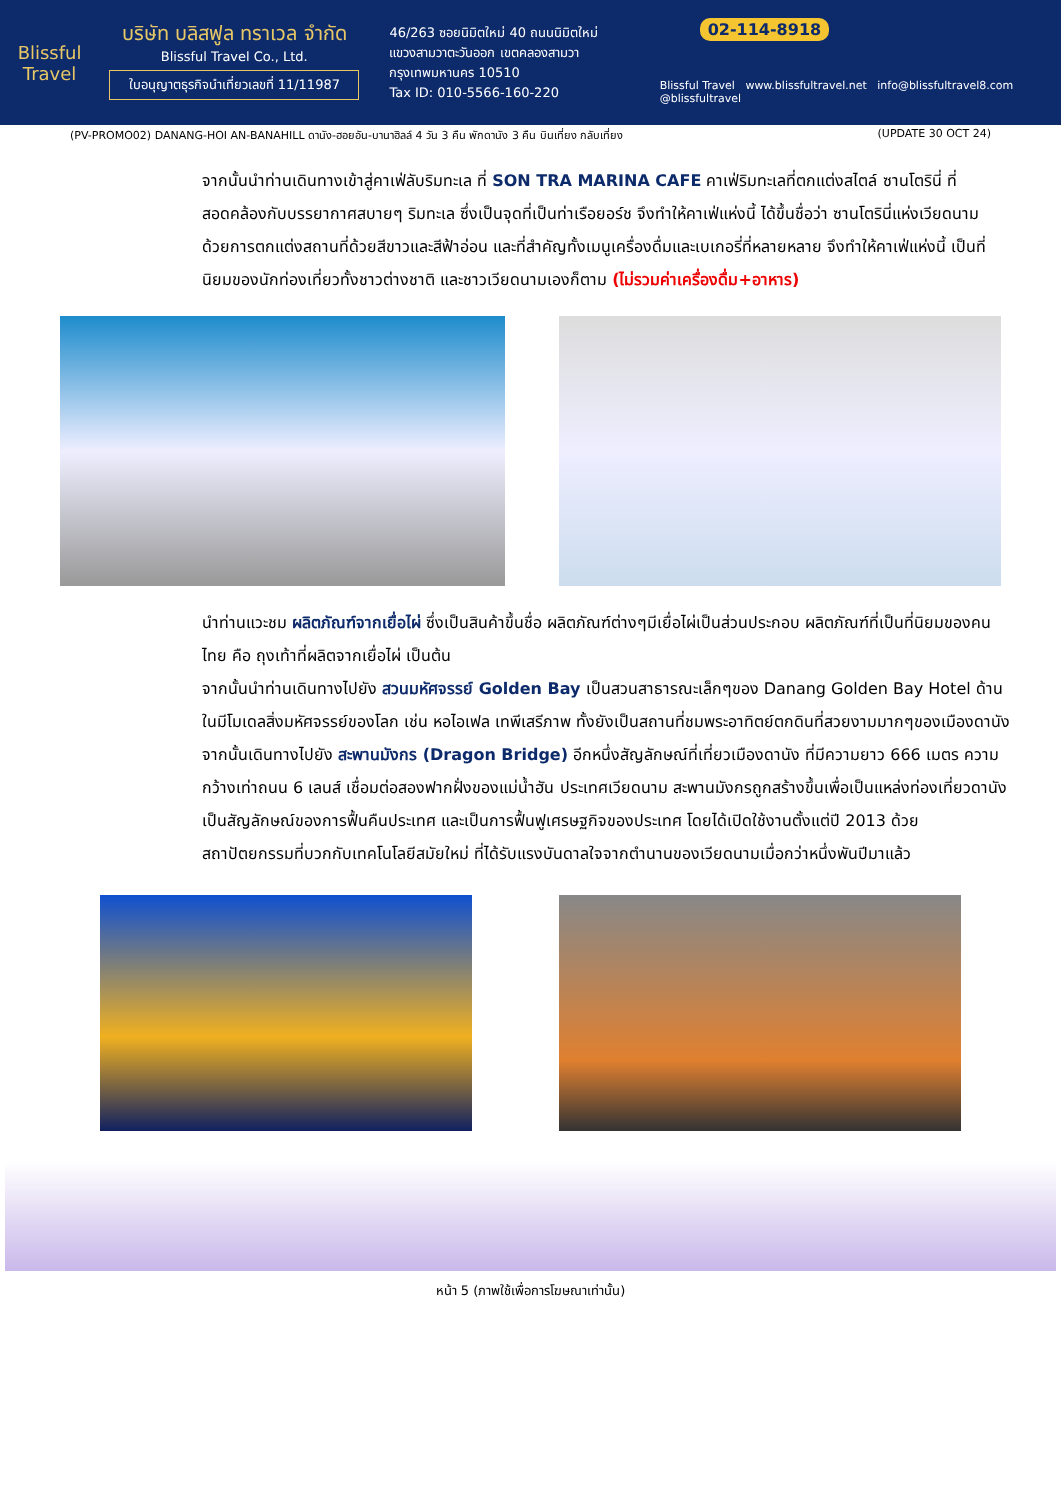Blissful Travel
บริษัท บลิสฟูล ทราเวล จำกัด
Blissful Travel Co., Ltd.
ใบอนุญาตธุรกิจนำเที่ยวเลขที่ 11/11987
46/263 ซอยนิมิตใหม่ 40 ถนนนิมิตใหม่
แขวงสามวาตะวันออก เขตคลองสามวา
กรุงเทพมหานคร 10510
Tax ID: 010-5566-160-220
02-114-8918
Blissful Travel www.blissfultravel.net info@blissfultravel8.com @blissfultravel
(PV-PROMO02) DANANG-HOI AN-BANAHILL ดานัง-ฮอยอัน-บานาฮิลล์ 4 วัน 3 คืน พักดานัง 3 คืน บินเที่ยง กลับเที่ยง (UPDATE 30 OCT 24)
จากนั้นนำท่านเดินทางเข้าสู่คาเฟ่ลับริมทะเล ที่ SON TRA MARINA CAFE คาเฟ่ริมทะเลที่ตกแต่งสไตล์ ซานโตรินี่ ที่สอดคล้องกับบรรยากาศสบายๆ ริมทะเล ซึ่งเป็นจุดที่เป็นท่าเรือยอร์ช จึงทำให้คาเฟ่แห่งนี้ ได้ขึ้นชื่อว่า ซานโตรินี่แห่งเวียดนาม ด้วยการตกแต่งสถานที่ด้วยสีขาวและสีฟ้าอ่อน และที่สำคัญทั้งเมนูเครื่องดื่มและเบเกอรี่ที่หลายหลาย จึงทำให้คาเฟ่แห่งนี้ เป็นที่นิยมของนักท่องเที่ยวทั้งชาวต่างชาติ และชาวเวียดนามเองก็ตาม (ไม่รวมค่าเครื่องดื่ม+อาหาร)
นำท่านแวะชม ผลิตภัณฑ์จากเยื่อไผ่ ซึ่งเป็นสินค้าขึ้นชื่อ ผลิตภัณฑ์ต่างๆมีเยื่อไผ่เป็นส่วนประกอบ ผลิตภัณฑ์ที่เป็นที่นิยมของคนไทย คือ ถุงเท้าที่ผลิตจากเยื่อไผ่ เป็นต้น
จากนั้นนำท่านเดินทางไปยัง สวนมหัศจรรย์ Golden Bay เป็นสวนสาธารณะเล็กๆของ Danang Golden Bay Hotel ด้านในมีโมเดลสิ่งมหัศจรรย์ของโลก เช่น หอไอเฟล เทพีเสรีภาพ ทั้งยังเป็นสถานที่ชมพระอาทิตย์ตกดินที่สวยงามมากๆของเมืองดานัง
จากนั้นเดินทางไปยัง สะพานมังกร (Dragon Bridge) อีกหนึ่งสัญลักษณ์ที่เที่ยวเมืองดานัง ที่มีความยาว 666 เมตร ความกว้างเท่าถนน 6 เลนส์ เชื่อมต่อสองฟากฝั่งของแม่น้ำฮัน ประเทศเวียดนาม สะพานมังกรถูกสร้างขึ้นเพื่อเป็นแหล่งท่องเที่ยวดานัง เป็นสัญลักษณ์ของการฟื้นคืนประเทศ และเป็นการฟื้นฟูเศรษฐกิจของประเทศ โดยได้เปิดใช้งานตั้งแต่ปี 2013 ด้วยสถาปัตยกรรมที่บวกกับเทคโนโลยีสมัยใหม่ ที่ได้รับแรงบันดาลใจจากตำนานของเวียดนามเมื่อกว่าหนึ่งพันปีมาแล้ว
หน้า 5 (ภาพใช้เพื่อการโฆษณาเท่านั้น)